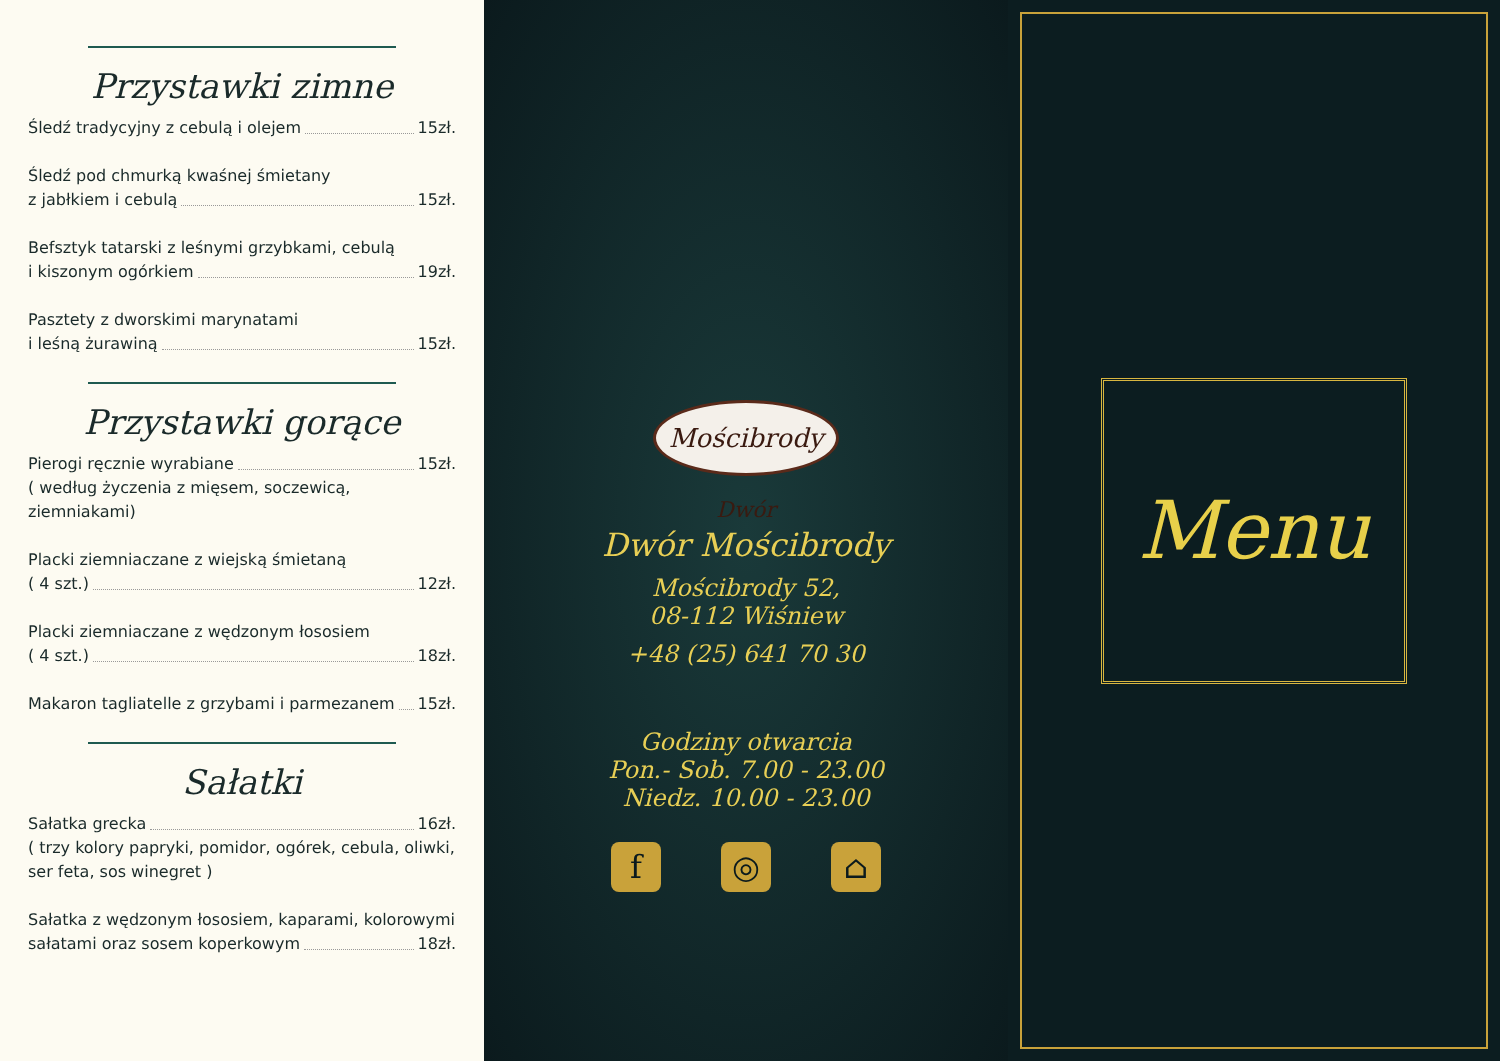Przystawki zimne
Śledź tradycyjny z cebulą i olejem 15zł.
Śledź pod chmurką kwaśnej śmietany
z jabłkiem i cebulą 15zł.
Befsztyk tatarski z leśnymi grzybkami, cebulą
i kiszonym ogórkiem 19zł.
Pasztety z dworskimi marynatami
i leśną żurawiną 15zł.
Przystawki gorące
Pierogi ręcznie wyrabiane 15zł.
( według życzenia z mięsem, soczewicą, ziemniakami)
Placki ziemniaczane z wiejską śmietaną
( 4 szt.) 12zł.
Placki ziemniaczane z wędzonym łososiem
( 4 szt.) 18zł.
Makaron tagliatelle z grzybami i parmezanem 15zł.
Sałatki
Sałatka grecka 16zł.
( trzy kolory papryki, pomidor, ogórek, cebula, oliwki, ser feta, sos winegret )
Sałatka z wędzonym łososiem, kaparami, kolorowymi
sałatami oraz sosem koperkowym 18zł.
Mościbrody Dwór
Dwór Mościbrody
Mościbrody 52,
08-112 Wiśniew
+48 (25) 641 70 30
Godziny otwarcia
Pon.- Sob. 7.00 - 23.00
Niedz. 10.00 - 23.00
f ◎ ⌂
Menu